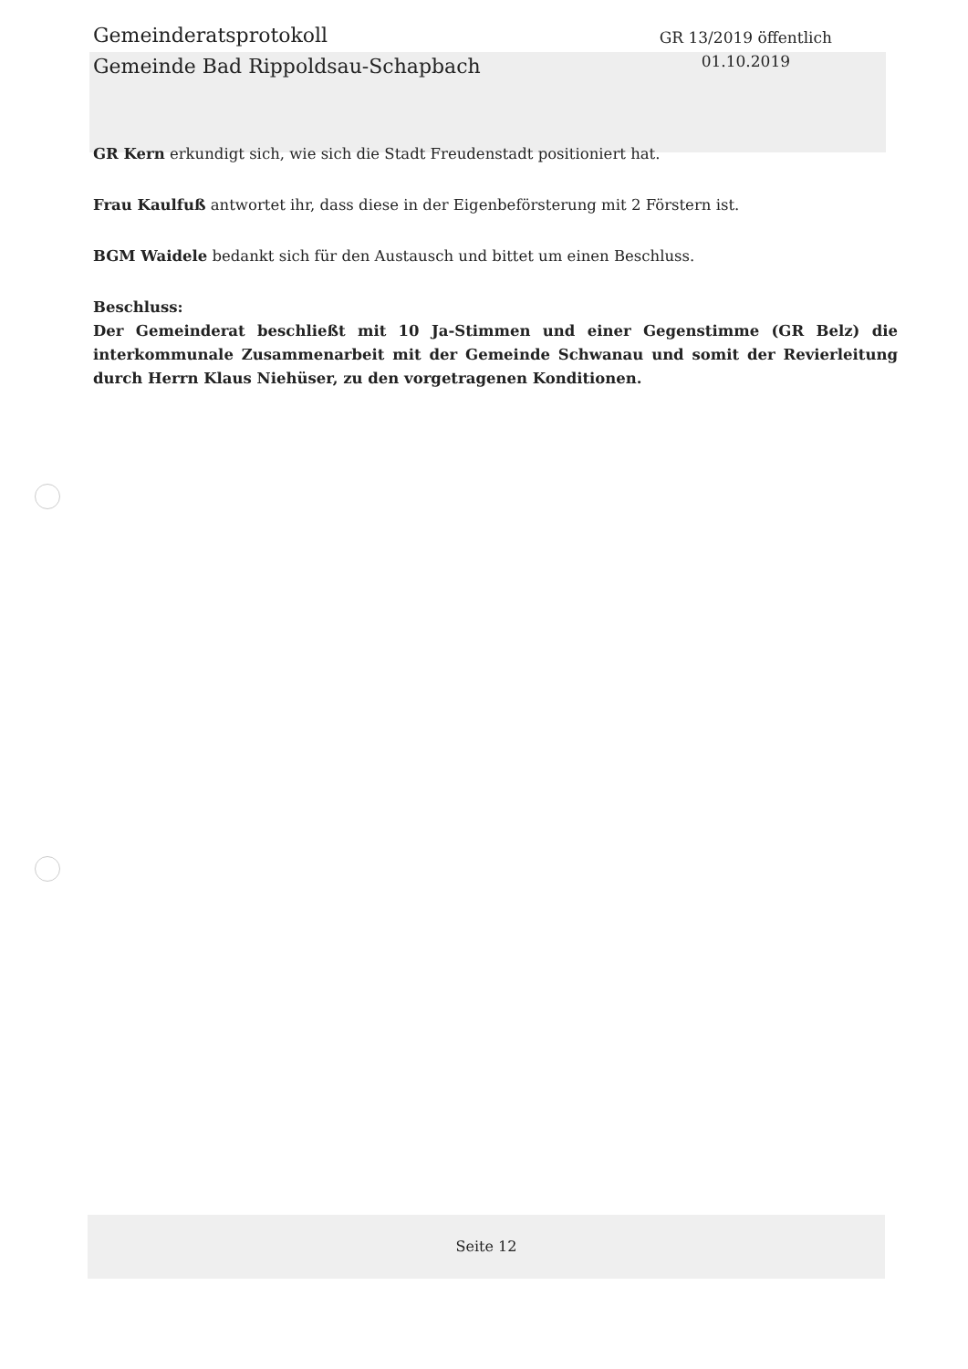Gemeinderatsprotokoll
Gemeinde Bad Rippoldsau-Schapbach
GR 13/2019 öffentlich
01.10.2019
GR Kern erkundigt sich, wie sich die Stadt Freudenstadt positioniert hat.
Frau Kaulfuß antwortet ihr, dass diese in der Eigenbeförsterung mit 2 Förstern ist.
BGM Waidele bedankt sich für den Austausch und bittet um einen Beschluss.
Beschluss:
Der Gemeinderat beschließt mit 10 Ja-Stimmen und einer Gegenstimme (GR Belz) die interkommunale Zusammenarbeit mit der Gemeinde Schwanau und somit der Revierleitung durch Herrn Klaus Niehüser, zu den vorgetragenen Konditionen.
Seite 12